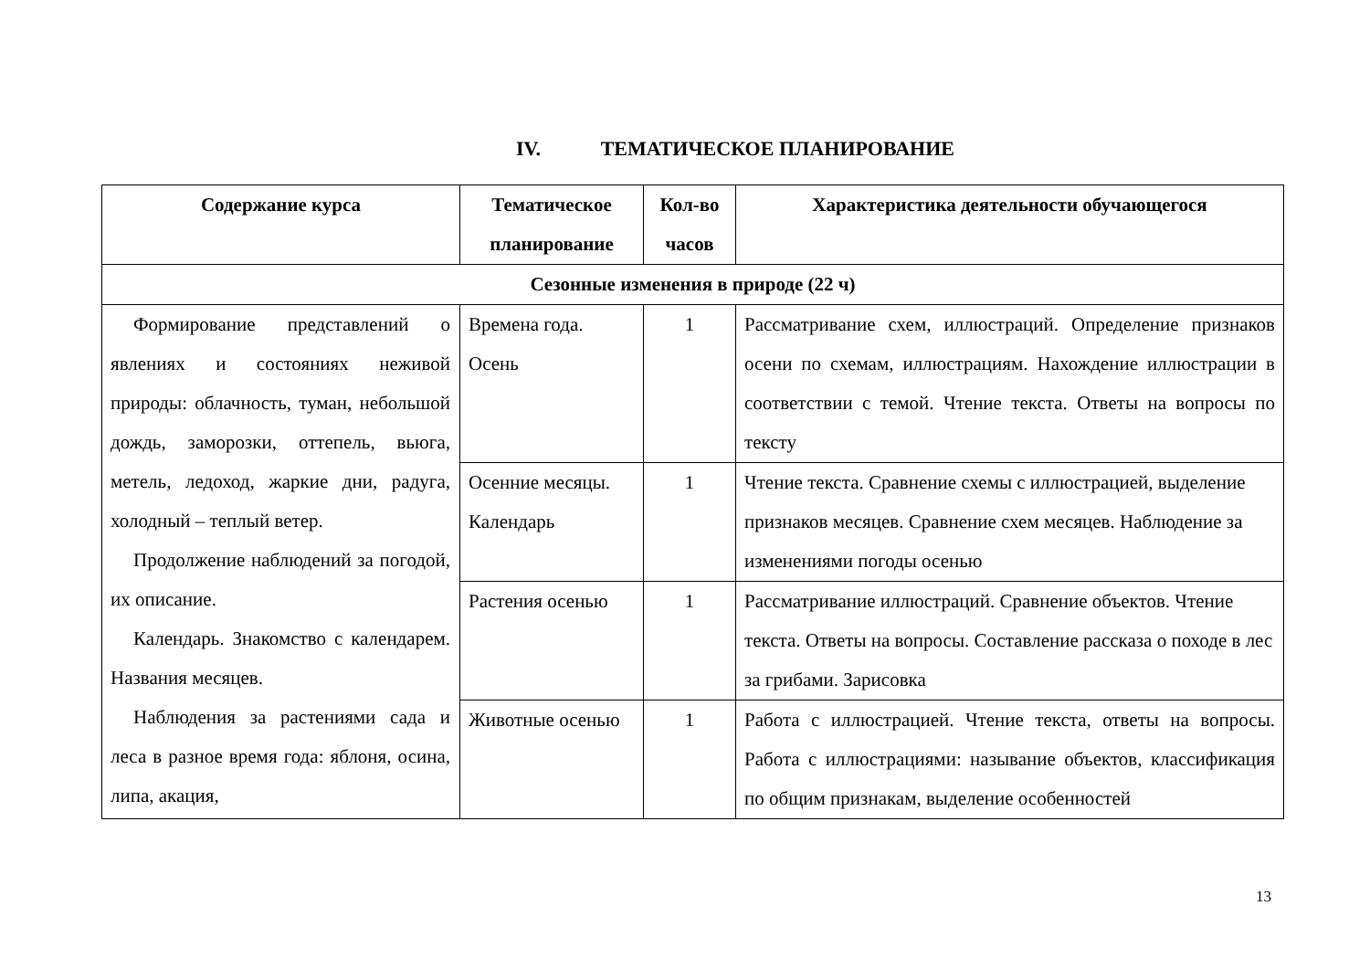IV. ТЕМАТИЧЕСКОЕ ПЛАНИРОВАНИЕ
| Содержание курса | Тематическое планирование | Кол-во часов | Характеристика деятельности обучающегося |
| --- | --- | --- | --- |
| Сезонные изменения в природе (22 ч) | | | |
| Формирование представлений о явлениях и состояниях неживой природы: облачность, туман, небольшой дождь, заморозки, оттепель, вьюга, метель, ледоход, жаркие дни, радуга, холодный – теплый ветер. Продолжение наблюдений за погодой, их описание. Календарь. Знакомство с календарем. Названия месяцев. Наблюдения за растениями сада и леса в разное время года: яблоня, осина, липа, акация, | Времена года. Осень | 1 | Рассматривание схем, иллюстраций. Определение признаков осени по схемам, иллюстрациям. Нахождение иллюстрации в соответствии с темой. Чтение текста. Ответы на вопросы по тексту |
| | Осенние месяцы. Календарь | 1 | Чтение текста. Сравнение схемы с иллюстрацией, выделение признаков месяцев. Сравнение схем месяцев. Наблюдение за изменениями погоды осенью |
| | Растения осенью | 1 | Рассматривание иллюстраций. Сравнение объектов. Чтение текста. Ответы на вопросы. Составление рассказа о походе в лес за грибами. Зарисовка |
| | Животные осенью | 1 | Работа с иллюстрацией. Чтение текста, ответы на вопросы. Работа с иллюстрациями: называние объектов, классификация по общим признакам, выделение особенностей |
13